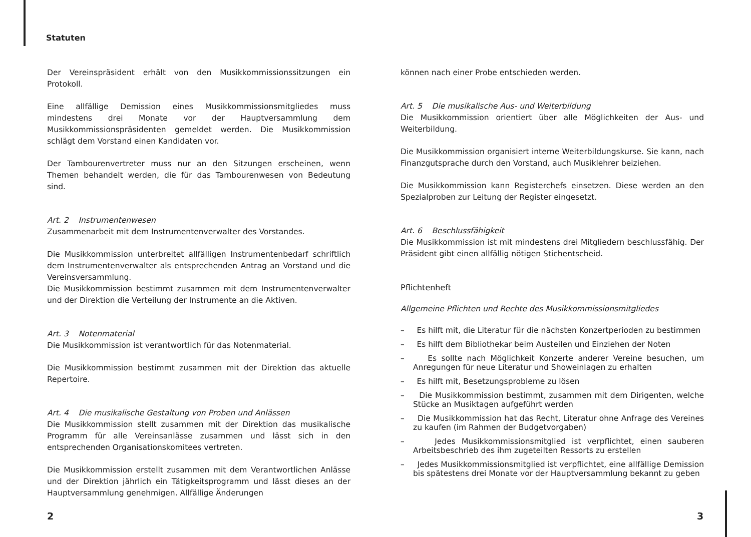Statuten
Der Vereinspräsident erhält von den Musikkommissionssitzungen ein Protokoll.
Eine allfällige Demission eines Musikkommissionsmitgliedes muss mindestens drei Monate vor der Hauptversammlung dem Musikkommissionspräsidenten gemeldet werden. Die Musikkommission schlägt dem Vorstand einen Kandidaten vor.
Der Tambourenvertreter muss nur an den Sitzungen erscheinen, wenn Themen behandelt werden, die für das Tambourenwesen von Bedeutung sind.
Art. 2 Instrumentenwesen
Zusammenarbeit mit dem Instrumentenverwalter des Vorstandes.
Die Musikkommission unterbreitet allfälligen Instrumentenbedarf schriftlich dem Instrumentenverwalter als entsprechenden Antrag an Vorstand und die Vereinsversammlung.
Die Musikkommission bestimmt zusammen mit dem Instrumentenverwalter und der Direktion die Verteilung der Instrumente an die Aktiven.
Art. 3 Notenmaterial
Die Musikkommission ist verantwortlich für das Notenmaterial.
Die Musikkommission bestimmt zusammen mit der Direktion das aktuelle Repertoire.
Art. 4 Die musikalische Gestaltung von Proben und Anlässen
Die Musikkommission stellt zusammen mit der Direktion das musikalische Programm für alle Vereinsanlässe zusammen und lässt sich in den entsprechenden Organisationskomitees vertreten.
Die Musikkommission erstellt zusammen mit dem Verantwortlichen Anlässe und der Direktion jährlich ein Tätigkeitsprogramm und lässt dieses an der Hauptversammlung genehmigen. Allfällige Änderungen
können nach einer Probe entschieden werden.
Art. 5 Die musikalische Aus- und Weiterbildung
Die Musikkommission orientiert über alle Möglichkeiten der Aus- und Weiterbildung.
Die Musikkommission organisiert interne Weiterbildungskurse. Sie kann, nach Finanzgutsprache durch den Vorstand, auch Musiklehrer beiziehen.
Die Musikkommission kann Registerchefs einsetzen. Diese werden an den Spezialproben zur Leitung der Register eingesetzt.
Art. 6 Beschlussfähigkeit
Die Musikkommission ist mit mindestens drei Mitgliedern beschlussfähig. Der Präsident gibt einen allfällig nötigen Stichentscheid.
Pflichtenheft
Allgemeine Pflichten und Rechte des Musikkommissionsmitgliedes
– Es hilft mit, die Literatur für die nächsten Konzertperioden zu bestimmen
– Es hilft dem Bibliothekar beim Austeilen und Einziehen der Noten
– Es sollte nach Möglichkeit Konzerte anderer Vereine besuchen, um Anregungen für neue Literatur und Showeinlagen zu erhalten
– Es hilft mit, Besetzungsprobleme zu lösen
– Die Musikkommission bestimmt, zusammen mit dem Dirigenten, welche Stücke an Musiktagen aufgeführt werden
– Die Musikkommission hat das Recht, Literatur ohne Anfrage des Vereines zu kaufen (im Rahmen der Budgetvorgaben)
– Jedes Musikkommissionsmitglied ist verpflichtet, einen sauberen Arbeitsbeschrieb des ihm zugeteilten Ressorts zu erstellen
– Jedes Musikkommissionsmitglied ist verpflichtet, eine allfällige Demission bis spätestens drei Monate vor der Hauptversammlung bekannt zu geben
2 3